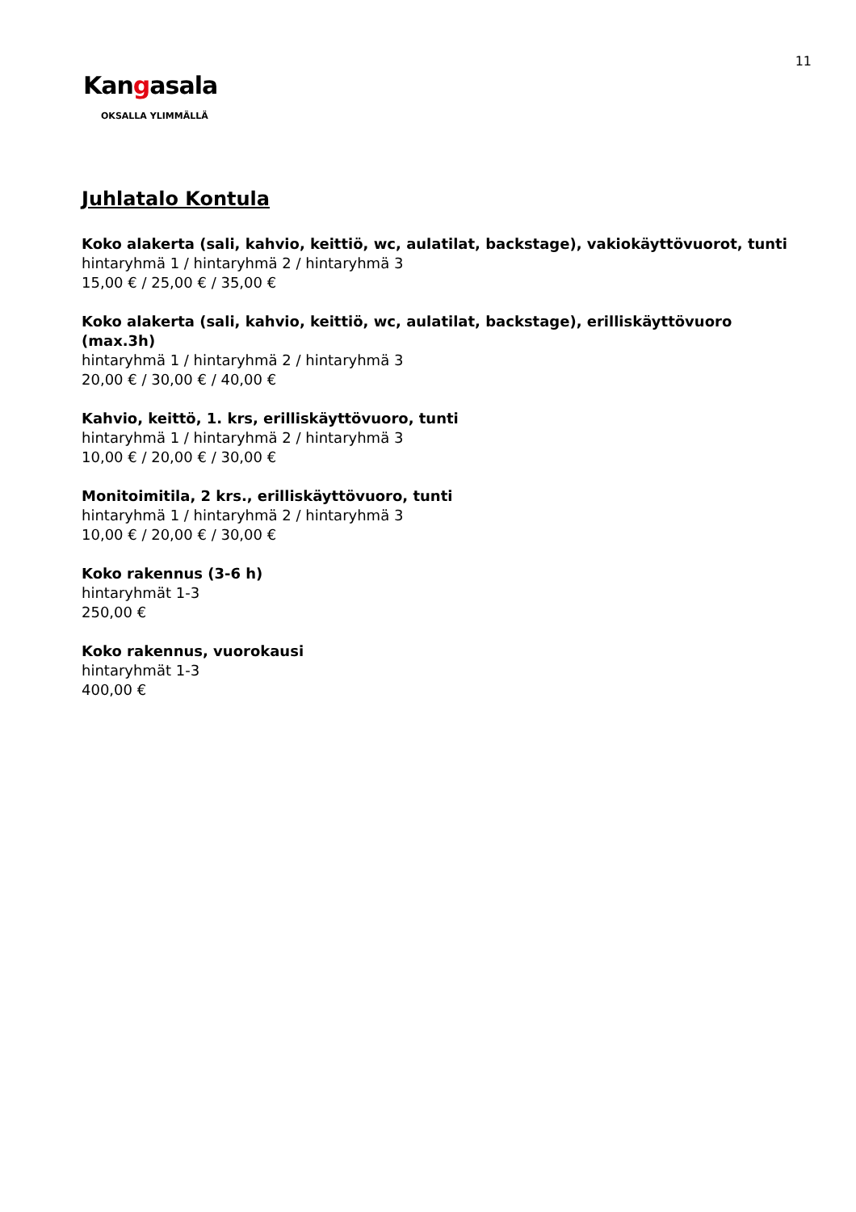11
Kangasala
OKSALLA YLIMMÄLLÄ
Juhlatalo Kontula
Koko alakerta (sali, kahvio, keittiö, wc, aulatilat, backstage), vakiokäyttövuorot, tunti
hintaryhmä 1 / hintaryhmä 2 / hintaryhmä 3
15,00 € / 25,00 € / 35,00 €
Koko alakerta (sali, kahvio, keittiö, wc, aulatilat, backstage), erilliskäyttövuoro (max.3h)
hintaryhmä 1 / hintaryhmä 2 / hintaryhmä 3
20,00 € / 30,00 € / 40,00 €
Kahvio, keittö, 1. krs, erilliskäyttövuoro, tunti
hintaryhmä 1 / hintaryhmä 2 / hintaryhmä 3
10,00 € / 20,00 € / 30,00 €
Monitoimitila, 2 krs., erilliskäyttövuoro, tunti
hintaryhmä 1 / hintaryhmä 2 / hintaryhmä 3
10,00 € / 20,00 € / 30,00 €
Koko rakennus (3-6 h)
hintaryhmät 1-3
250,00 €
Koko rakennus, vuorokausi
hintaryhmät 1-3
400,00 €